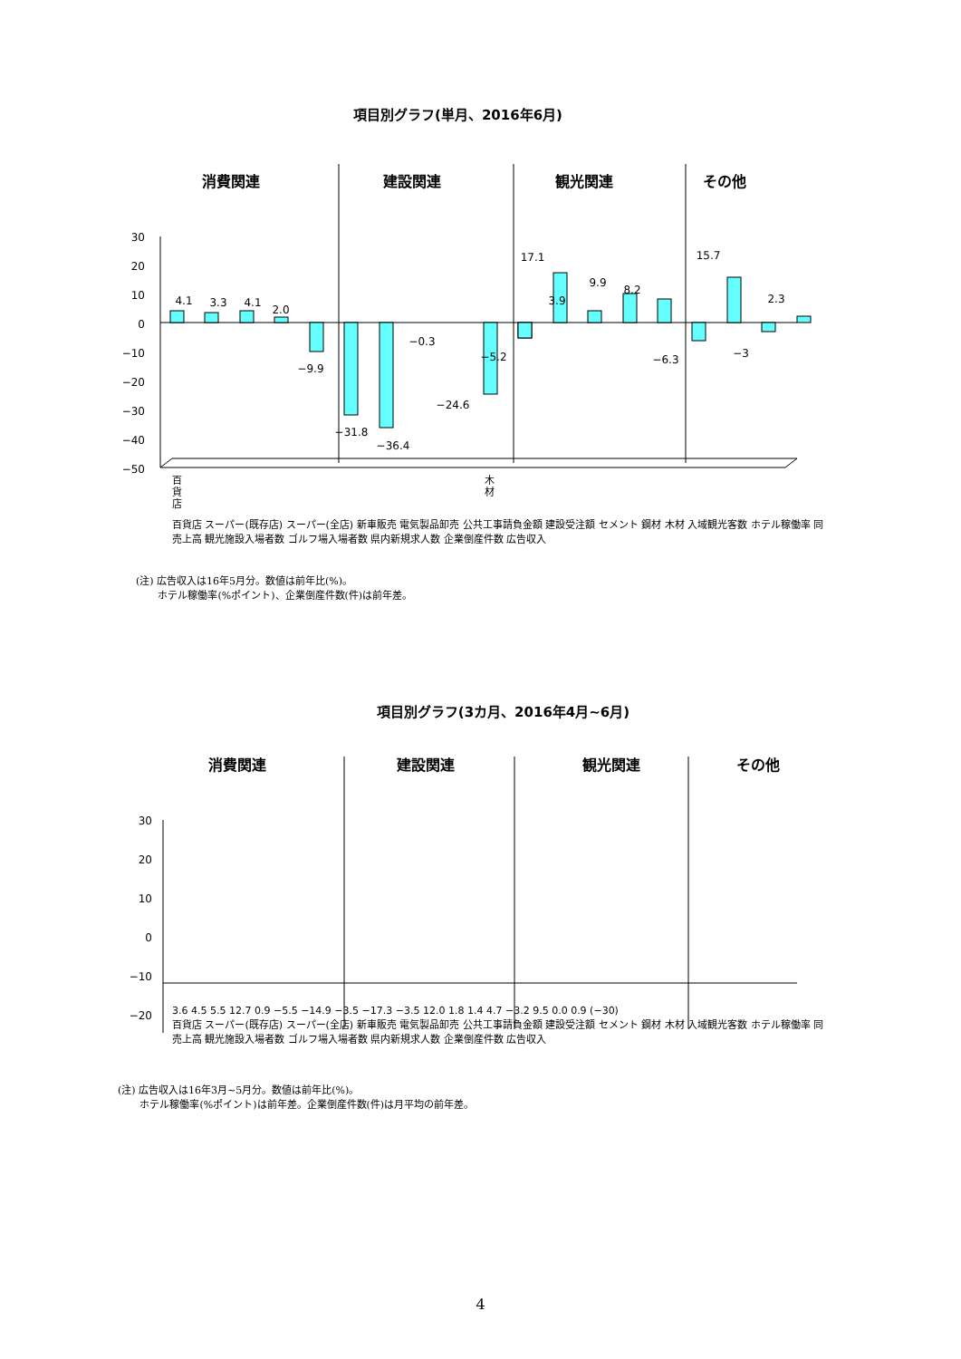項目別グラフ(単月、2016年6月)
消費関連
建設関連
観光関連
その他
30
20
10
0
−10
−20
−30
−40
−50
4.1
3.3
4.1
2.0
−9.9
−31.8
−36.4
−0.3
−24.6
−5.2
17.1
3.9
9.9
8.2
−6.3
15.7
−3
2.3
百
貨
店
木
材
百貨店 スーパー(既存店) スーパー(全店) 新車販売 電気製品卸売 公共工事請負金額 建設受注額 セメント 鋼材 木材 入域観光客数 ホテル稼働率 同売上高 観光施設入場者数 ゴルフ場入場者数 県内新規求人数 企業倒産件数 広告収入
(注) 広告収入は16年5月分。数値は前年比(%)。
ホテル稼働率(%ポイント)、企業倒産件数(件)は前年差。
項目別グラフ(3カ月、2016年4月~6月)
消費関連
建設関連
観光関連
その他
30
20
10
0
−10
−20
3.6 4.5 5.5 12.7 0.9 −5.5 −14.9 −3.5 −17.3 −3.5 12.0 1.8 1.4 4.7 −3.2 9.5 0.0 0.9 (−30)
百貨店 スーパー(既存店) スーパー(全店) 新車販売 電気製品卸売 公共工事請負金額 建設受注額 セメント 鋼材 木材 入域観光客数 ホテル稼働率 同売上高 観光施設入場者数 ゴルフ場入場者数 県内新規求人数 企業倒産件数 広告収入
(注) 広告収入は16年3月~5月分。数値は前年比(%)。
ホテル稼働率(%ポイント)は前年差。企業倒産件数(件)は月平均の前年差。
4